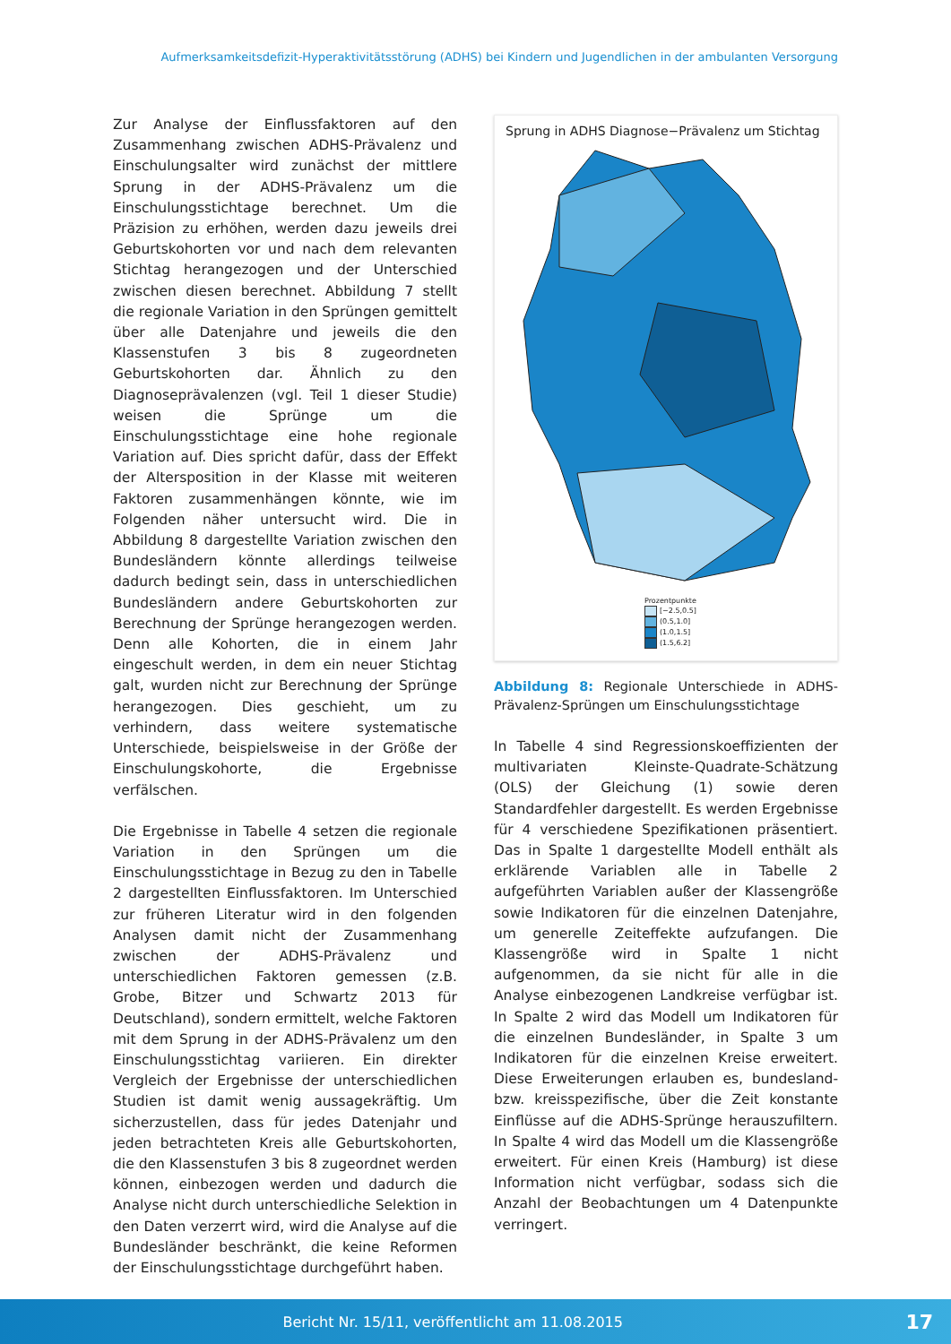Aufmerksamkeitsdefizit-Hyperaktivitätsstörung (ADHS) bei Kindern und Jugendlichen in der ambulanten Versorgung
Zur Analyse der Einflussfaktoren auf den Zusammenhang zwischen ADHS-Prävalenz und Einschulungsalter wird zunächst der mittlere Sprung in der ADHS-Prävalenz um die Einschulungsstichtage berechnet. Um die Präzision zu erhöhen, werden dazu jeweils drei Geburtskohorten vor und nach dem relevanten Stichtag herangezogen und der Unterschied zwischen diesen berechnet. Abbildung 7 stellt die regionale Variation in den Sprüngen gemittelt über alle Datenjahre und jeweils die den Klassenstufen 3 bis 8 zugeordneten Geburtskohorten dar. Ähnlich zu den Diagnoseprävalenzen (vgl. Teil 1 dieser Studie) weisen die Sprünge um die Einschulungsstichtage eine hohe regionale Variation auf. Dies spricht dafür, dass der Effekt der Altersposition in der Klasse mit weiteren Faktoren zusammenhängen könnte, wie im Folgenden näher untersucht wird. Die in Abbildung 8 dargestellte Variation zwischen den Bundesländern könnte allerdings teilweise dadurch bedingt sein, dass in unterschiedlichen Bundesländern andere Geburtskohorten zur Berechnung der Sprünge herangezogen werden. Denn alle Kohorten, die in einem Jahr eingeschult werden, in dem ein neuer Stichtag galt, wurden nicht zur Berechnung der Sprünge herangezogen. Dies geschieht, um zu verhindern, dass weitere systematische Unterschiede, beispielsweise in der Größe der Einschulungskohorte, die Ergebnisse verfälschen.
Die Ergebnisse in Tabelle 4 setzen die regionale Variation in den Sprüngen um die Einschulungsstichtage in Bezug zu den in Tabelle 2 dargestellten Einflussfaktoren. Im Unterschied zur früheren Literatur wird in den folgenden Analysen damit nicht der Zusammenhang zwischen der ADHS-Prävalenz und unterschiedlichen Faktoren gemessen (z.B. Grobe, Bitzer und Schwartz 2013 für Deutschland), sondern ermittelt, welche Faktoren mit dem Sprung in der ADHS-Prävalenz um den Einschulungsstichtag variieren. Ein direkter Vergleich der Ergebnisse der unterschiedlichen Studien ist damit wenig aussagekräftig. Um sicherzustellen, dass für jedes Datenjahr und jeden betrachteten Kreis alle Geburtskohorten, die den Klassenstufen 3 bis 8 zugeordnet werden können, einbezogen werden und dadurch die Analyse nicht durch unterschiedliche Selektion in den Daten verzerrt wird, wird die Analyse auf die Bundesländer beschränkt, die keine Reformen der Einschulungsstichtage durchgeführt haben.
Sprung in ADHS Diagnose−Prävalenz um Stichtag
Prozentpunkte
[−2.5,0.5]
(0.5,1.0]
(1.0,1.5]
(1.5,6.2]
Abbildung 8: Regionale Unterschiede in ADHS-Prävalenz-Sprüngen um Einschulungsstichtage
In Tabelle 4 sind Regressionskoeffizienten der multivariaten Kleinste-Quadrate-Schätzung (OLS) der Gleichung (1) sowie deren Standardfehler dargestellt. Es werden Ergebnisse für 4 verschiedene Spezifikationen präsentiert. Das in Spalte 1 dargestellte Modell enthält als erklärende Variablen alle in Tabelle 2 aufgeführten Variablen außer der Klassengröße sowie Indikatoren für die einzelnen Datenjahre, um generelle Zeiteffekte aufzufangen. Die Klassengröße wird in Spalte 1 nicht aufgenommen, da sie nicht für alle in die Analyse einbezogenen Landkreise verfügbar ist. In Spalte 2 wird das Modell um Indikatoren für die einzelnen Bundesländer, in Spalte 3 um Indikatoren für die einzelnen Kreise erweitert. Diese Erweiterungen erlauben es, bundesland- bzw. kreisspezifische, über die Zeit konstante Einflüsse auf die ADHS-Sprünge herauszufiltern. In Spalte 4 wird das Modell um die Klassengröße erweitert. Für einen Kreis (Hamburg) ist diese Information nicht verfügbar, sodass sich die Anzahl der Beobachtungen um 4 Datenpunkte verringert.
Bericht Nr. 15/11, veröffentlicht am 11.08.2015
17